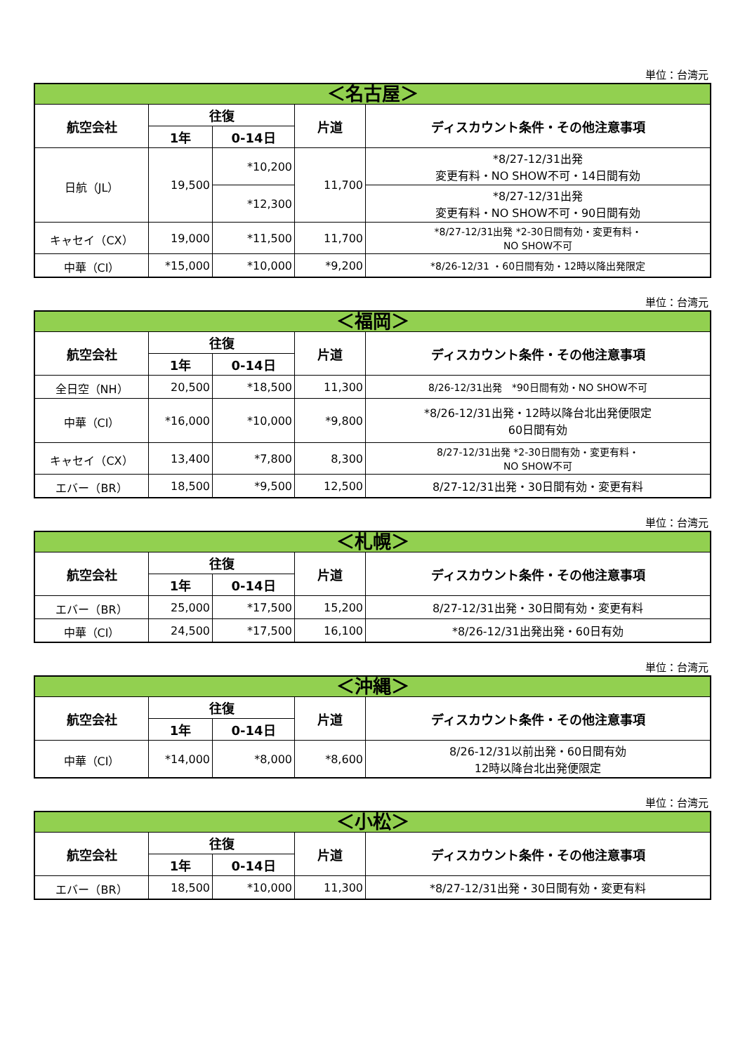単位：台湾元
| ＜名古屋＞ | | | | |
| --- | --- | --- | --- | --- |
| 航空会社 | 往復 | | 片道 | ディスカウント条件・その他注意事項 |
| | 1年 | 0-14日 | | |
| 日航（JL） | 19,500 | *10,200 | 11,700 | *8/27-12/31出発 変更有料・NO SHOW不可・14日間有効 |
| | | *12,300 | | *8/27-12/31出発 変更有料・NO SHOW不可・90日間有効 |
| キャセイ（CX） | 19,000 | *11,500 | 11,700 | *8/27-12/31出発 *2-30日間有効・変更有料・ NO SHOW不可 |
| 中華（CI） | *15,000 | *10,000 | *9,200 | *8/26-12/31 ・60日間有効・12時以降出発限定 |
単位：台湾元
| ＜福岡＞ | | | | |
| --- | --- | --- | --- | --- |
| 航空会社 | 往復 | | 片道 | ディスカウント条件・その他注意事項 |
| | 1年 | 0-14日 | | |
| 全日空（NH） | 20,500 | *18,500 | 11,300 | 8/26-12/31出発 *90日間有効・NO SHOW不可 |
| 中華（CI） | *16,000 | *10,000 | *9,800 | *8/26-12/31出発・12時以降台北出発便限定 60日間有効 |
| キャセイ（CX） | 13,400 | *7,800 | 8,300 | 8/27-12/31出発 *2-30日間有効・変更有料・ NO SHOW不可 |
| エバー（BR） | 18,500 | *9,500 | 12,500 | 8/27-12/31出発・30日間有効・変更有料 |
単位：台湾元
| ＜札幌＞ | | | | |
| --- | --- | --- | --- | --- |
| 航空会社 | 往復 | | 片道 | ディスカウント条件・その他注意事項 |
| | 1年 | 0-14日 | | |
| エバー（BR） | 25,000 | *17,500 | 15,200 | 8/27-12/31出発・30日間有効・変更有料 |
| 中華（CI） | 24,500 | *17,500 | 16,100 | *8/26-12/31出発出発・60日有効 |
単位：台湾元
| ＜沖縄＞ | | | | |
| --- | --- | --- | --- | --- |
| 航空会社 | 往復 | | 片道 | ディスカウント条件・その他注意事項 |
| | 1年 | 0-14日 | | |
| 中華（CI） | *14,000 | *8,000 | *8,600 | 8/26-12/31以前出発・60日間有効 12時以降台北出発便限定 |
単位：台湾元
| ＜小松＞ | | | | |
| --- | --- | --- | --- | --- |
| 航空会社 | 往復 | | 片道 | ディスカウント条件・その他注意事項 |
| | 1年 | 0-14日 | | |
| エバー（BR） | 18,500 | *10,000 | 11,300 | *8/27-12/31出発・30日間有効・変更有料 |